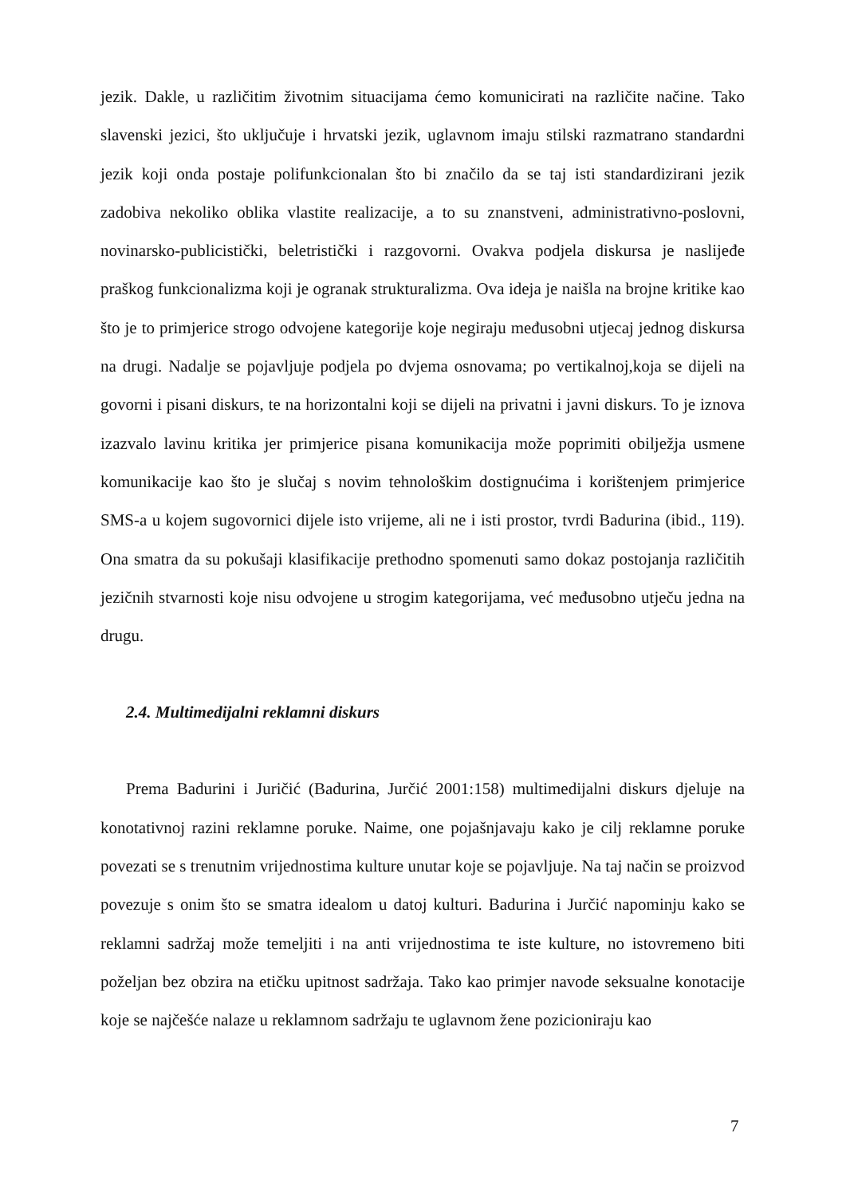jezik. Dakle, u različitim životnim situacijama ćemo komunicirati na različite načine. Tako slavenski jezici, što uključuje i hrvatski jezik, uglavnom imaju stilski razmatrano standardni jezik koji onda postaje polifunkcionalan što bi značilo da se taj isti standardizirani jezik zadobiva nekoliko oblika vlastite realizacije, a to su znanstveni, administrativno-poslovni, novinarsko-publicistički, beletristički i razgovorni. Ovakva podjela diskursa je naslijeđe praškog funkcionalizma koji je ogranak strukturalizma. Ova ideja je naišla na brojne kritike kao što je to primjerice strogo odvojene kategorije koje negiraju međusobni utjecaj jednog diskursa na drugi. Nadalje se pojavljuje podjela po dvjema osnovama; po vertikalnoj,koja se dijeli na govorni i pisani diskurs, te na horizontalni koji se dijeli na privatni i javni diskurs. To je iznova izazvalo lavinu kritika jer primjerice pisana komunikacija može poprimiti obilježja usmene komunikacije kao što je slučaj s novim tehnološkim dostignućima i korištenjem primjerice SMS-a u kojem sugovornici dijele isto vrijeme, ali ne i isti prostor, tvrdi Badurina (ibid., 119). Ona smatra da su pokušaji klasifikacije prethodno spomenuti samo dokaz postojanja različitih jezičnih stvarnosti koje nisu odvojene u strogim kategorijama, već međusobno utječu jedna na drugu.
2.4. Multimedijalni reklamni diskurs
Prema Badurini i Juričić (Badurina, Jurčić 2001:158) multimedijalni diskurs djeluje na konotativnoj razini reklamne poruke. Naime, one pojašnjavaju kako je cilj reklamne poruke povezati se s trenutnim vrijednostima kulture unutar koje se pojavljuje. Na taj način se proizvod povezuje s onim što se smatra idealom u datoj kulturi. Badurina i Jurčić napominju kako se reklamni sadržaj može temeljiti i na anti vrijednostima te iste kulture, no istovremeno biti poželjan bez obzira na etičku upitnost sadržaja. Tako kao primjer navode seksualne konotacije koje se najčešće nalaze u reklamnom sadržaju te uglavnom žene pozicioniraju kao
7